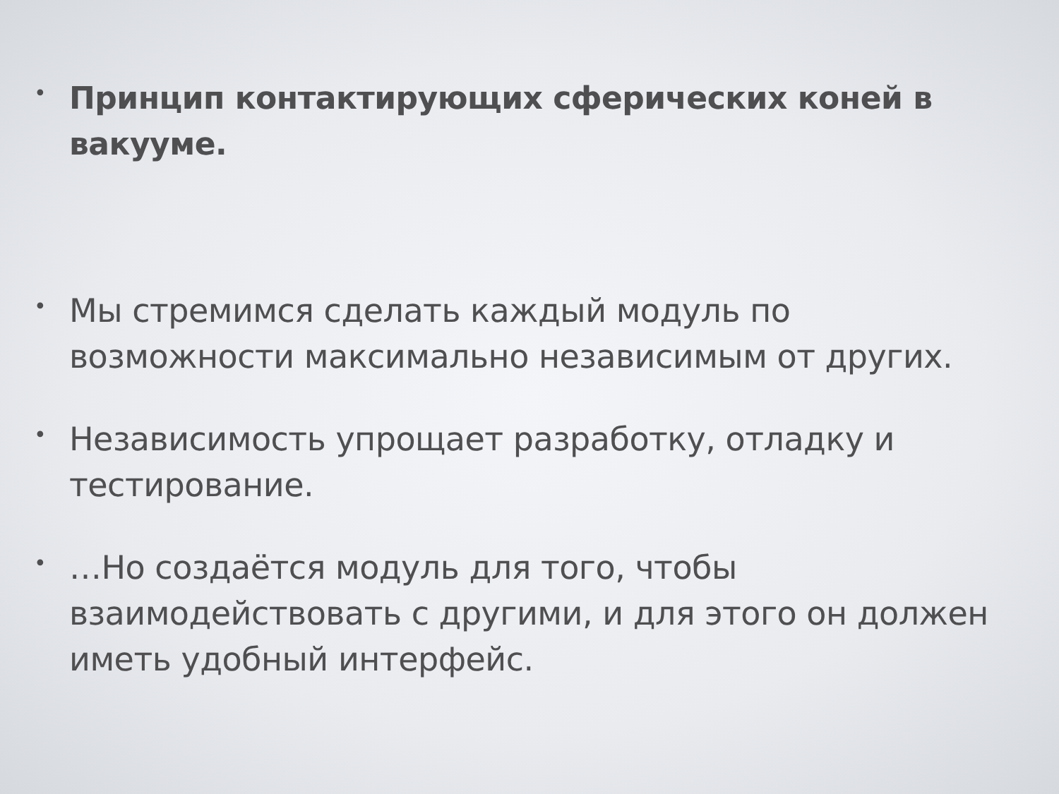•
Принцип контактирующих сферических коней в вакууме.
•
Мы стремимся сделать каждый модуль по возможности максимально независимым от других.
•
Независимость упрощает разработку, отладку и тестирование.
•
…Но создаётся модуль для того, чтобы взаимодействовать с другими, и для этого он должен иметь удобный интерфейс.